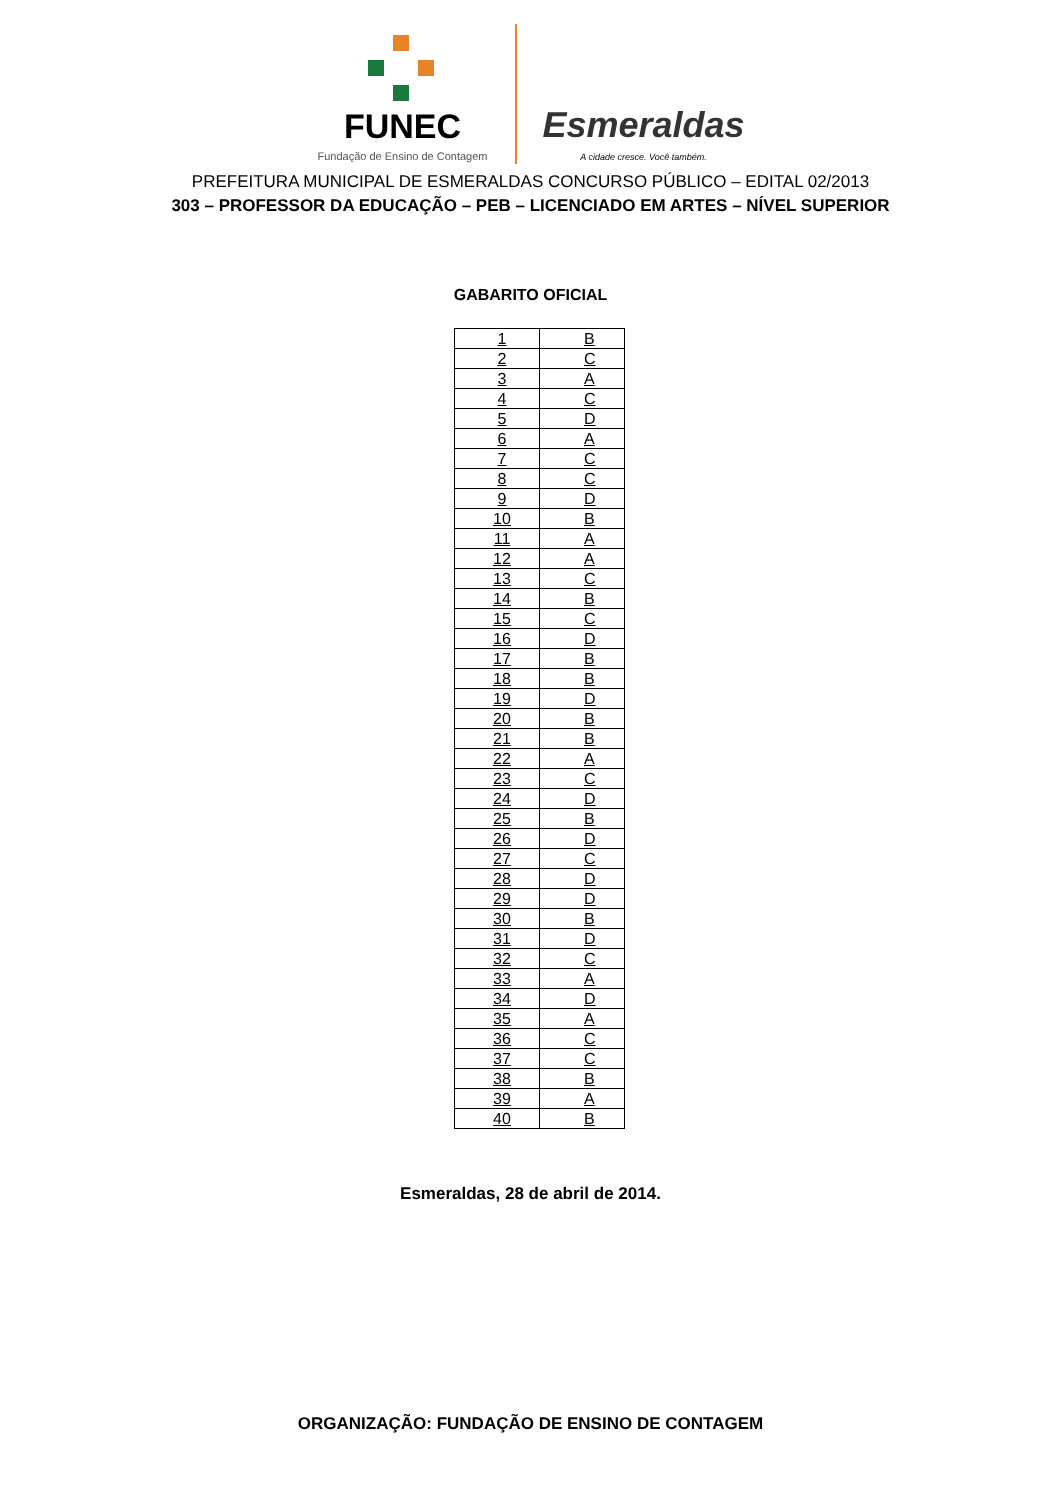FUNEC
Fundação de Ensino de Contagem
Esmeraldas
A cidade cresce. Você também.
PREFEITURA MUNICIPAL DE ESMERALDAS CONCURSO PÚBLICO – EDITAL 02/2013
303 – PROFESSOR DA EDUCAÇÃO – PEB – LICENCIADO EM ARTES – NÍVEL SUPERIOR
GABARITO OFICIAL
| 1 | B |
| 2 | C |
| 3 | A |
| 4 | C |
| 5 | D |
| 6 | A |
| 7 | C |
| 8 | C |
| 9 | D |
| 10 | B |
| 11 | A |
| 12 | A |
| 13 | C |
| 14 | B |
| 15 | C |
| 16 | D |
| 17 | B |
| 18 | B |
| 19 | D |
| 20 | B |
| 21 | B |
| 22 | A |
| 23 | C |
| 24 | D |
| 25 | B |
| 26 | D |
| 27 | C |
| 28 | D |
| 29 | D |
| 30 | B |
| 31 | D |
| 32 | C |
| 33 | A |
| 34 | D |
| 35 | A |
| 36 | C |
| 37 | C |
| 38 | B |
| 39 | A |
| 40 | B |
Esmeraldas, 28 de abril de 2014.
ORGANIZAÇÃO: FUNDAÇÃO DE ENSINO DE CONTAGEM